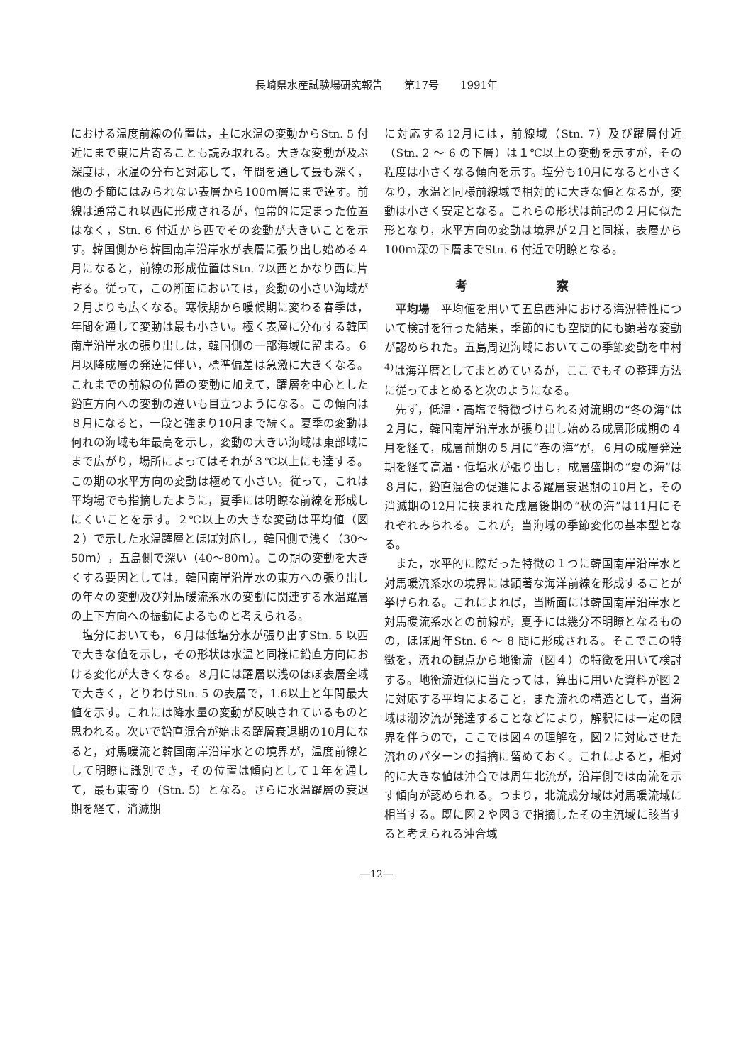長崎県水産試験場研究報告　　第17号　　1991年
における温度前線の位置は，主に水温の変動からStn. 5 付近にまで東に片寄ることも読み取れる。大きな変動が及ぶ深度は，水温の分布と対応して，年間を通して最も深く，他の季節にはみられない表層から100ｍ層にまで達す。前線は通常これ以西に形成されるが，恒常的に定まった位置はなく，Stn. 6 付近から西でその変動が大きいことを示す。韓国側から韓国南岸沿岸水が表層に張り出し始める４月になると，前線の形成位置はStn. 7以西とかなり西に片寄る。従って，この断面においては，変動の小さい海域が２月よりも広くなる。寒候期から暖候期に変わる春季は，年間を通して変動は最も小さい。極く表層に分布する韓国南岸沿岸水の張り出しは，韓国側の一部海域に留まる。６月以降成層の発達に伴い，標準偏差は急激に大きくなる。これまでの前線の位置の変動に加えて，躍層を中心とした鉛直方向への変動の違いも目立つようになる。この傾向は８月になると，一段と強まり10月まで続く。夏季の変動は何れの海域も年最高を示し，変動の大きい海域は東部域にまで広がり，場所によってはそれが３℃以上にも達する。この期の水平方向の変動は極めて小さい。従って，これは平均場でも指摘したように，夏季には明瞭な前線を形成しにくいことを示す。２℃以上の大きな変動は平均値（図２）で示した水温躍層とほぼ対応し，韓国側で浅く（30～50ｍ），五島側で深い（40～80ｍ）。この期の変動を大きくする要因としては，韓国南岸沿岸水の東方への張り出しの年々の変動及び対馬暖流系水の変動に関連する水温躍層の上下方向への振動によるものと考えられる。
塩分においても，６月は低塩分水が張り出すStn. 5 以西で大きな値を示し，その形状は水温と同様に鉛直方向における変化が大きくなる。８月には躍層以浅のほぼ表層全域で大きく，とりわけStn. 5 の表層で，1.6以上と年間最大値を示す。これには降水量の変動が反映されているものと思われる。次いで鉛直混合が始まる躍層衰退期の10月になると，対馬暖流と韓国南岸沿岸水との境界が，温度前線として明瞭に識別でき，その位置は傾向として１年を通して，最も東寄り（Stn. 5）となる。さらに水温躍層の衰退期を経て，消滅期
に対応する12月には，前線域（Stn. 7）及び躍層付近（Stn. 2 ～ 6 の下層）は１℃以上の変動を示すが，その程度は小さくなる傾向を示す。塩分も10月になると小さくなり，水温と同様前線域で相対的に大きな値となるが，変動は小さく安定となる。これらの形状は前記の２月に似た形となり，水平方向の変動は境界が２月と同様，表層から100ｍ深の下層までStn. 6 付近で明瞭となる。
考 察
平均場　平均値を用いて五島西沖における海況特性について検討を行った結果，季節的にも空間的にも顕著な変動が認められた。五島周辺海域においてこの季節変動を中村<sup>4)</sup>は海洋暦としてまとめているが，ここでもその整理方法に従ってまとめると次のようになる。
先ず，低温・高塩で特徴づけられる対流期の“冬の海”は２月に，韓国南岸沿岸水が張り出し始める成層形成期の４月を経て，成層前期の５月に“春の海”が，６月の成層発達期を経て高温・低塩水が張り出し，成層盛期の“夏の海”は８月に，鉛直混合の促進による躍層衰退期の10月と，その消滅期の12月に挟まれた成層後期の“秋の海”は11月にそれぞれみられる。これが，当海域の季節変化の基本型となる。
また，水平的に際だった特徴の１つに韓国南岸沿岸水と対馬暖流系水の境界には顕著な海洋前線を形成することが挙げられる。これによれば，当断面には韓国南岸沿岸水と対馬暖流系水との前線が，夏季には幾分不明瞭となるものの，ほぼ周年Stn. 6 ～ 8 間に形成される。そこでこの特徴を，流れの観点から地衡流（図４）の特徴を用いて検討する。地衡流近似に当たっては，算出に用いた資料が図２に対応する平均によること，また流れの構造として，当海域は潮汐流が発達することなどにより，解釈には一定の限界を伴うので，ここでは図４の理解を，図２に対応させた流れのパターンの指摘に留めておく。これによると，相対的に大きな値は沖合では周年北流が，沿岸側では南流を示す傾向が認められる。つまり，北流成分域は対馬暖流域に相当する。既に図２や図３で指摘したその主流域に該当すると考えられる沖合域
―12―